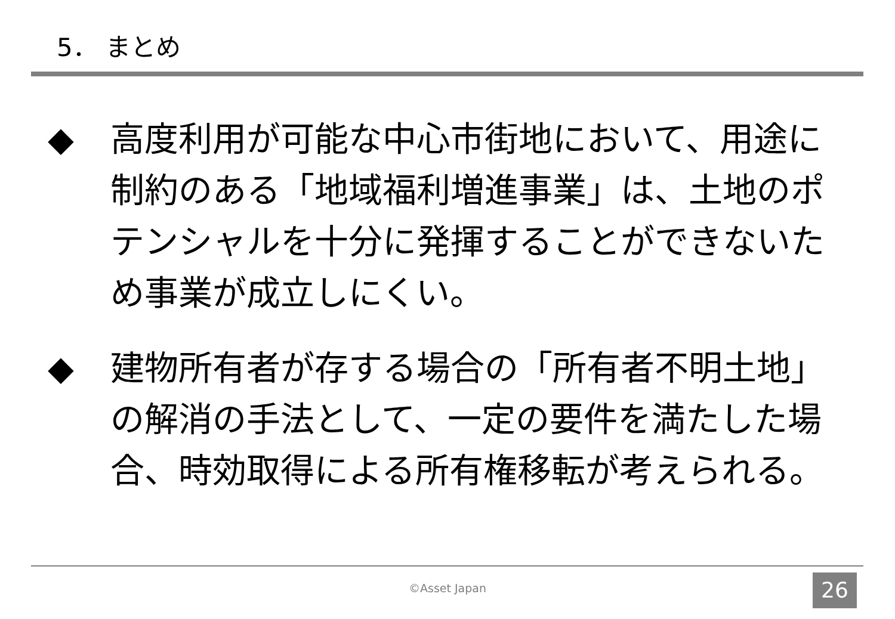5． まとめ
◆ 高度利用が可能な中心市街地において、用途に制約のある「地域福利増進事業」は、土地のポテンシャルを十分に発揮することができないため事業が成立しにくい。
◆ 建物所有者が存する場合の「所有者不明土地」の解消の手法として、一定の要件を満たした場合、時効取得による所有権移転が考えられる。
©Asset Japan 26